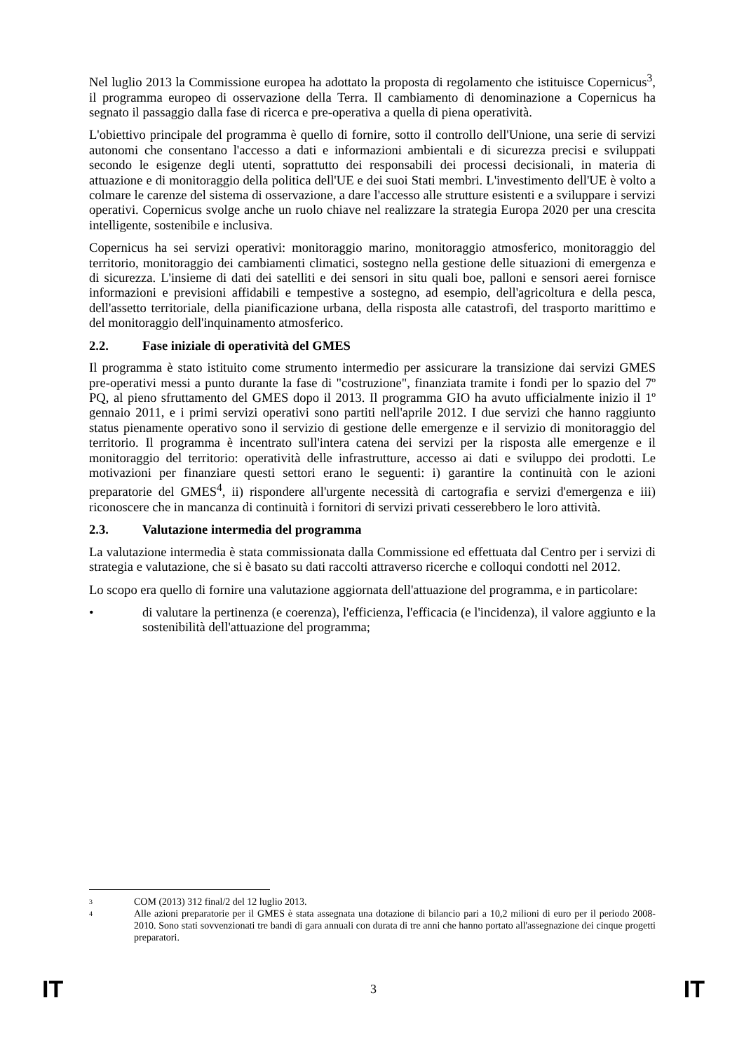Nel luglio 2013 la Commissione europea ha adottato la proposta di regolamento che istituisce Copernicus<sup>3</sup>, il programma europeo di osservazione della Terra. Il cambiamento di denominazione a Copernicus ha segnato il passaggio dalla fase di ricerca e pre-operativa a quella di piena operatività.
L'obiettivo principale del programma è quello di fornire, sotto il controllo dell'Unione, una serie di servizi autonomi che consentano l'accesso a dati e informazioni ambientali e di sicurezza precisi e sviluppati secondo le esigenze degli utenti, soprattutto dei responsabili dei processi decisionali, in materia di attuazione e di monitoraggio della politica dell'UE e dei suoi Stati membri. L'investimento dell'UE è volto a colmare le carenze del sistema di osservazione, a dare l'accesso alle strutture esistenti e a sviluppare i servizi operativi. Copernicus svolge anche un ruolo chiave nel realizzare la strategia Europa 2020 per una crescita intelligente, sostenibile e inclusiva.
Copernicus ha sei servizi operativi: monitoraggio marino, monitoraggio atmosferico, monitoraggio del territorio, monitoraggio dei cambiamenti climatici, sostegno nella gestione delle situazioni di emergenza e di sicurezza. L'insieme di dati dei satelliti e dei sensori in situ quali boe, palloni e sensori aerei fornisce informazioni e previsioni affidabili e tempestive a sostegno, ad esempio, dell'agricoltura e della pesca, dell'assetto territoriale, della pianificazione urbana, della risposta alle catastrofi, del trasporto marittimo e del monitoraggio dell'inquinamento atmosferico.
2.2. Fase iniziale di operatività del GMES
Il programma è stato istituito come strumento intermedio per assicurare la transizione dai servizi GMES pre-operativi messi a punto durante la fase di "costruzione", finanziata tramite i fondi per lo spazio del 7º PQ, al pieno sfruttamento del GMES dopo il 2013. Il programma GIO ha avuto ufficialmente inizio il 1º gennaio 2011, e i primi servizi operativi sono partiti nell'aprile 2012. I due servizi che hanno raggiunto status pienamente operativo sono il servizio di gestione delle emergenze e il servizio di monitoraggio del territorio. Il programma è incentrato sull'intera catena dei servizi per la risposta alle emergenze e il monitoraggio del territorio: operatività delle infrastrutture, accesso ai dati e sviluppo dei prodotti. Le motivazioni per finanziare questi settori erano le seguenti: i) garantire la continuità con le azioni preparatorie del GMES<sup>4</sup>, ii) rispondere all'urgente necessità di cartografia e servizi d'emergenza e iii) riconoscere che in mancanza di continuità i fornitori di servizi privati cesserebbero le loro attività.
2.3. Valutazione intermedia del programma
La valutazione intermedia è stata commissionata dalla Commissione ed effettuata dal Centro per i servizi di strategia e valutazione, che si è basato su dati raccolti attraverso ricerche e colloqui condotti nel 2012.
Lo scopo era quello di fornire una valutazione aggiornata dell'attuazione del programma, e in particolare:
• di valutare la pertinenza (e coerenza), l'efficienza, l'efficacia (e l'incidenza), il valore aggiunto e la sostenibilità dell'attuazione del programma;
3
COM (2013) 312 final/2 del 12 luglio 2013.
4
Alle azioni preparatorie per il GMES è stata assegnata una dotazione di bilancio pari a 10,2 milioni di euro per il periodo 2008-2010. Sono stati sovvenzionati tre bandi di gara annuali con durata di tre anni che hanno portato all'assegnazione dei cinque progetti preparatori.
IT 3 IT